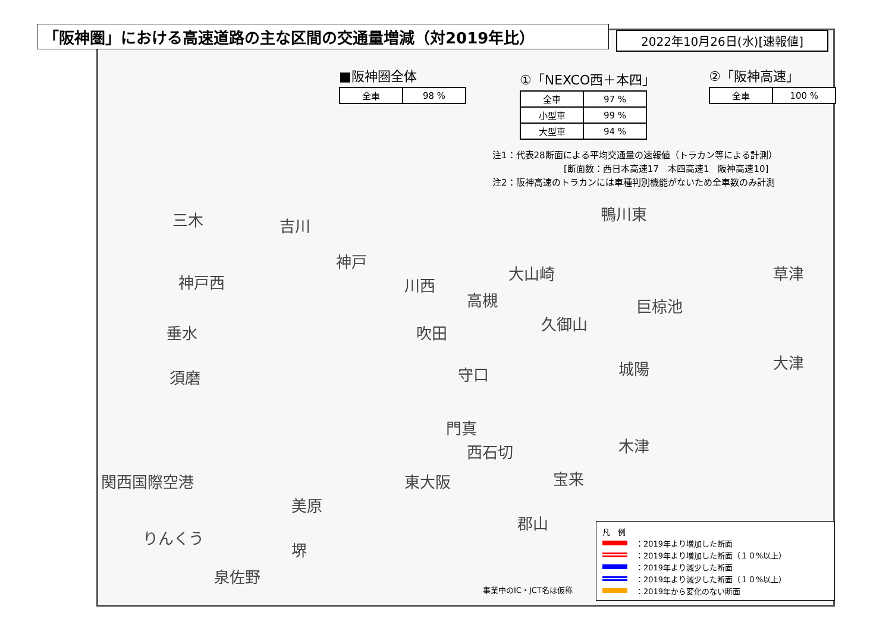「阪神圏」における高速道路の主な区間の交通量増減（対2019年比）
2022年10月26日(水)[速報値]
■阪神圏全体
| 全車 | 98 % |
①「NEXCO西＋本四」
| 全車 | 97 % |
| 小型車 | 99 % |
| 大型車 | 94 % |
②「阪神高速」
| 全車 | 100 % |
注1：代表28断面による平均交通量の速報値（トラカン等による計測）
　　　　　　　　[断面数：西日本高速17　本四高速1　阪神高速10]
注2：阪神高速のトラカンには車種判別機能がないため全車数のみ計測
三木 吉川
神戸
神戸西
垂水
須磨
川西
吹田
高槻
大山崎
鴨川東
巨椋池
久御山
草津
大津
守口 城陽
門真
西石切 木津
東大阪 宝来
関西国際空港
美原
郡山
りんくう
堺
泉佐野
凡　例
：2019年より増加した断面
：2019年より増加した断面（１０%以上）
：2019年より減少した断面
：2019年より減少した断面（１０%以上）
：2019年から変化のない断面
事業中のIC・JCT名は仮称